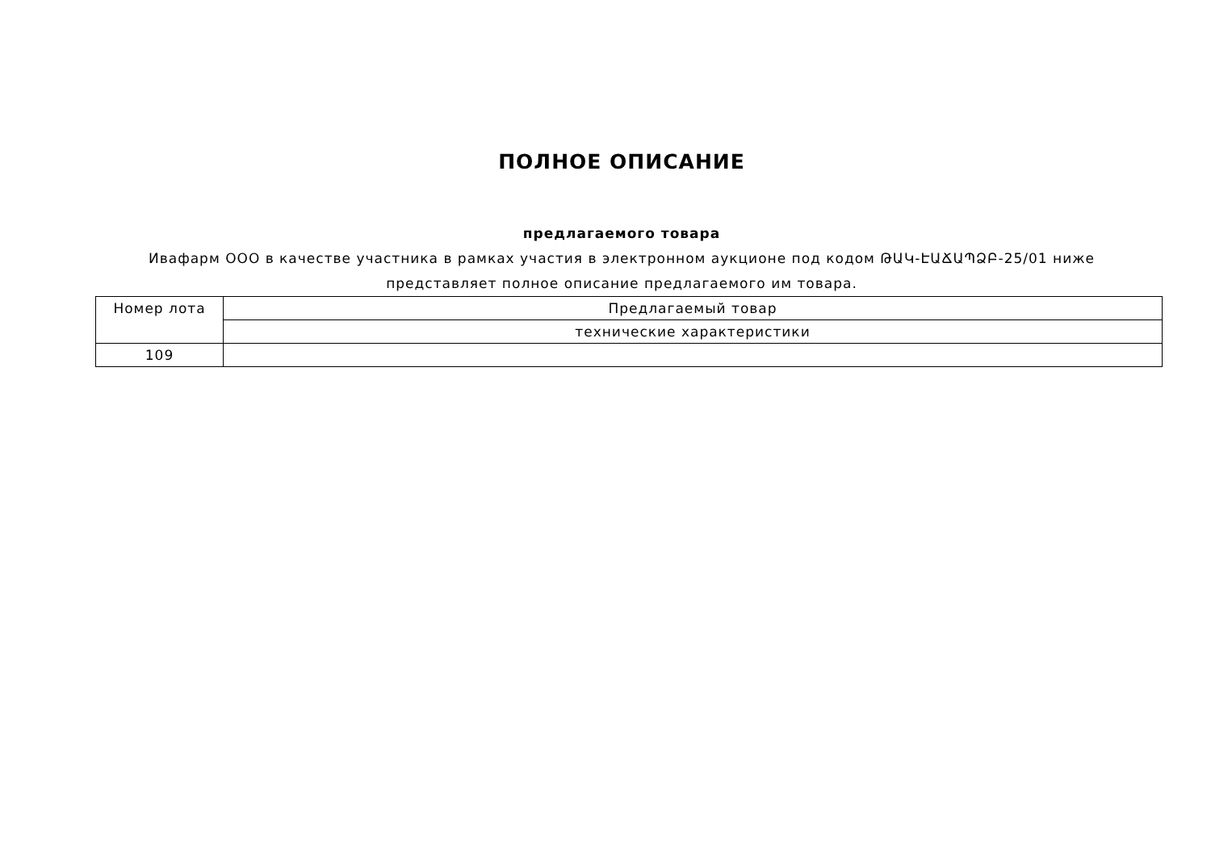ПОЛНОЕ ОПИСАНИЕ
предлагаемого товара
Ивафарм ООО в качестве участника в рамках участия в электронном аукционе под кодом ԹԱԿ-ԷԱՃԱՊՁԲ-25/01 ниже
представляет полное описание предлагаемого им товара.
| Номер лота | Предлагаемый товар |
| | технические характеристики |
| 109 | |